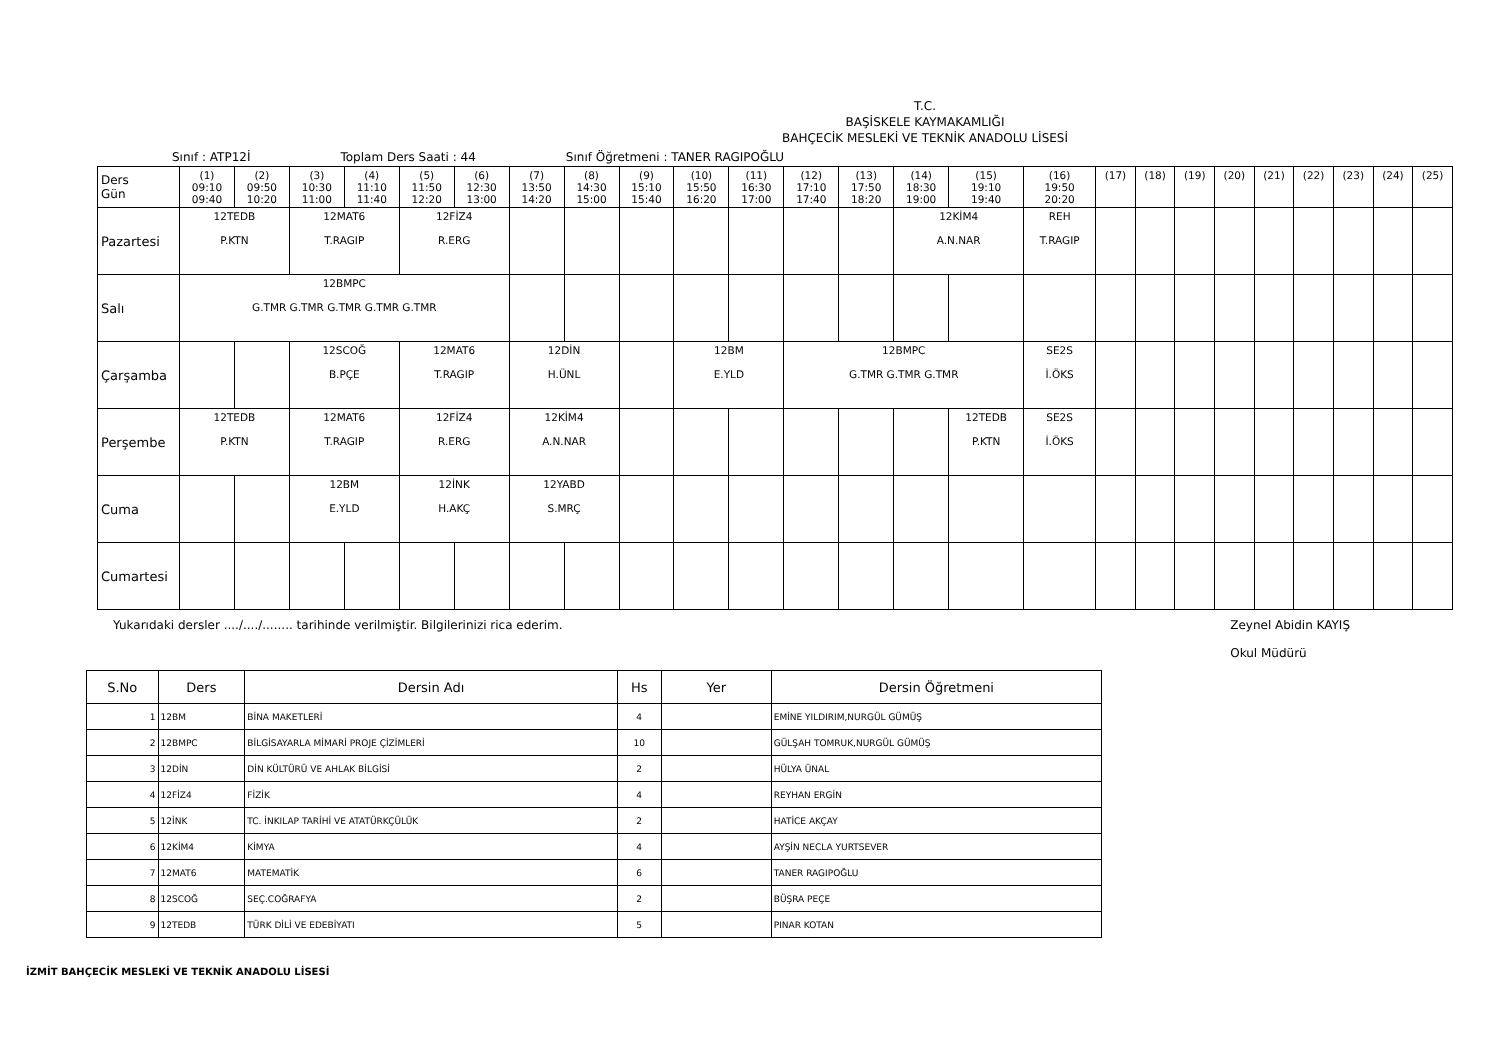T.C.
BAŞİSKELE KAYMAKAMLIĞI
BAHÇECİK MESLEKİ VE TEKNİK ANADOLU LİSESİ
Sınıf : ATP12İ Toplam Ders Saati : 44 Sınıf Öğretmeni : TANER RAGIPOĞLU
| Ders Gün | (1) 09:10 09:40 | (2) 09:50 10:20 | (3) 10:30 11:00 | (4) 11:10 11:40 | (5) 11:50 12:20 | (6) 12:30 13:00 | (7) 13:50 14:20 | (8) 14:30 15:00 | (9) 15:10 15:40 | (10) 15:50 16:20 | (11) 16:30 17:00 | (12) 17:10 17:40 | (13) 17:50 18:20 | (14) 18:30 19:00 | (15) 19:10 19:40 | (16) 19:50 20:20 | (17) | (18) | (19) | (20) | (21) | (22) | (23) | (24) | (25) |
| Pazartesi | 12TEDB P.KTN | | 12MAT6 T.RAGIP | | 12FİZ4 R.ERG | | | | | | | | | 12KİM4 A.N.NAR | | REH T.RAGIP | | | | | | | | | |
| Salı | 12BMPC G.TMR G.TMR G.TMR G.TMR G.TMR | | | | | | | | | | | | | | | | | | | | | | | | |
| Çarşamba | | | 12SCOĞ B.PÇE | | 12MAT6 T.RAGIP | | 12DİN H.ÜNL | | | 12BM E.YLD | | 12BMPC G.TMR G.TMR G.TMR | | | | SE2S İ.ÖKS | | | | | | | | | |
| Perşembe | 12TEDB P.KTN | | 12MAT6 T.RAGIP | | 12FİZ4 R.ERG | | 12KİM4 A.N.NAR | | | | | | | | 12TEDB P.KTN | SE2S İ.ÖKS | | | | | | | | | |
| Cuma | | | 12BM E.YLD | | 12İNK H.AKÇ | | 12YABD S.MRÇ | | | | | | | | | | | | | | | | | | |
| Cumartesi | | | | | | | | | | | | | | | | | | | | | | | | | |
Yukarıdaki dersler ..../..../........ tarihinde verilmiştir. Bilgilerinizi rica ederim. Zeynel Abidin KAYIŞ
Okul Müdürü
| S.No | Ders | Dersin Adı | Hs | Yer | Dersin Öğretmeni |
| --- | --- | --- | --- | --- | --- |
| 1 | 12BM | BİNA MAKETLERİ | 4 | | EMİNE YILDIRIM,NURGÜL GÜMÜŞ |
| 2 | 12BMPC | BİLGİSAYARLA MİMARİ PROJE ÇİZİMLERİ | 10 | | GÜLŞAH TOMRUK,NURGÜL GÜMÜŞ |
| 3 | 12DİN | DİN KÜLTÜRÜ VE AHLAK BİLGİSİ | 2 | | HÜLYA ÜNAL |
| 4 | 12FİZ4 | FİZİK | 4 | | REYHAN ERGİN |
| 5 | 12İNK | TC. İNKILAP TARİHİ VE ATATÜRKÇÜLÜK | 2 | | HATİCE AKÇAY |
| 6 | 12KİM4 | KİMYA | 4 | | AYŞİN NECLA YURTSEVER |
| 7 | 12MAT6 | MATEMATİK | 6 | | TANER RAGIPOĞLU |
| 8 | 12SCOĞ | SEÇ.COĞRAFYA | 2 | | BÜŞRA PEÇE |
| 9 | 12TEDB | TÜRK DİLİ VE EDEBİYATI | 5 | | PINAR KOTAN |
İZMİT BAHÇECİK MESLEKİ VE TEKNİK ANADOLU LİSESİ